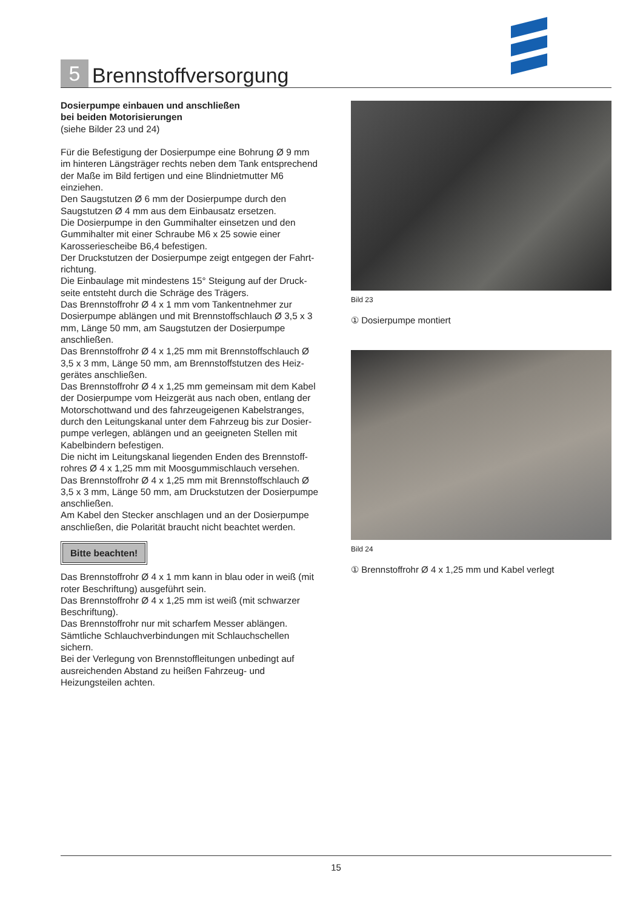5
Brennstoffversorgung
Dosierpumpe einbauen und anschließen
bei beiden Motorisierungen
(siehe Bilder 23 und 24)
Für die Befestigung der Dosierpumpe eine Bohrung Ø 9 mm im hinteren Längsträger rechts neben dem Tank entsprechend der Maße im Bild fertigen und eine Blindniet­mutter M6 einziehen.
Den Saugstutzen Ø 6 mm der Dosierpumpe durch den Saugstutzen Ø 4 mm aus dem Einbausatz ersetzen.
Die Dosierpumpe in den Gummihalter einsetzen und den Gummihalter mit einer Schraube M6 x 25 sowie einer Karosseriescheibe B6,4 befestigen.
Der Druckstutzen der Dosierpumpe zeigt entgegen der Fahrt­richtung.
Die Einbaulage mit mindestens 15° Steigung auf der Druck­seite entsteht durch die Schräge des Trägers.
Das Brennstoffrohr Ø 4 x 1 mm vom Tankentnehmer zur Dosierpumpe ablängen und mit Brennstoffschlauch Ø 3,5 x 3 mm, Länge 50 mm, am Saugstutzen der Dosier­pumpe anschließen.
Das Brennstoffrohr Ø 4 x 1,25 mm mit Brennstoffschlauch Ø 3,5 x 3 mm, Länge 50 mm, am Brennstoffstutzen des Heiz­gerätes anschließen.
Das Brennstoffrohr Ø 4 x 1,25 mm gemeinsam mit dem Kabel der Dosierpumpe vom Heizgerät aus nach oben, entlang der Motorschottwand und des fahrzeugeigenen Kabelstranges, durch den Leitungskanal unter dem Fahrzeug bis zur Dosier­pumpe verlegen, ablängen und an geeigneten Stellen mit Kabelbindern befestigen.
Die nicht im Leitungskanal liegenden Enden des Brennstoff­rohres Ø 4 x 1,25 mm mit Moosgummischlauch versehen.
Das Brennstoffrohr Ø 4 x 1,25 mm mit Brennstoffschlauch Ø 3,5 x 3 mm, Länge 50 mm, am Druckstutzen der Dosier­pumpe anschließen.
Am Kabel den Stecker anschlagen und an der Dosierpumpe anschließen, die Polarität braucht nicht beachtet werden.
Bitte beachten!
Das Brennstoffrohr Ø 4 x 1 mm kann in blau oder in weiß (mit roter Beschriftung) ausgeführt sein.
Das Brennstoffrohr Ø 4 x 1,25 mm ist weiß (mit schwarzer Beschriftung).
Das Brennstoffrohr nur mit scharfem Messer ablängen.
Sämtliche Schlauchverbindungen mit Schlauchschellen sichern.
Bei der Verlegung von Brennstoffleitungen unbedingt auf ausreichenden Abstand zu heißen Fahrzeug- und Heizungsteilen achten.
Bild 23
① Dosierpumpe montiert
Bild 24
① Brennstoffrohr Ø 4 x 1,25 mm und Kabel verlegt
15